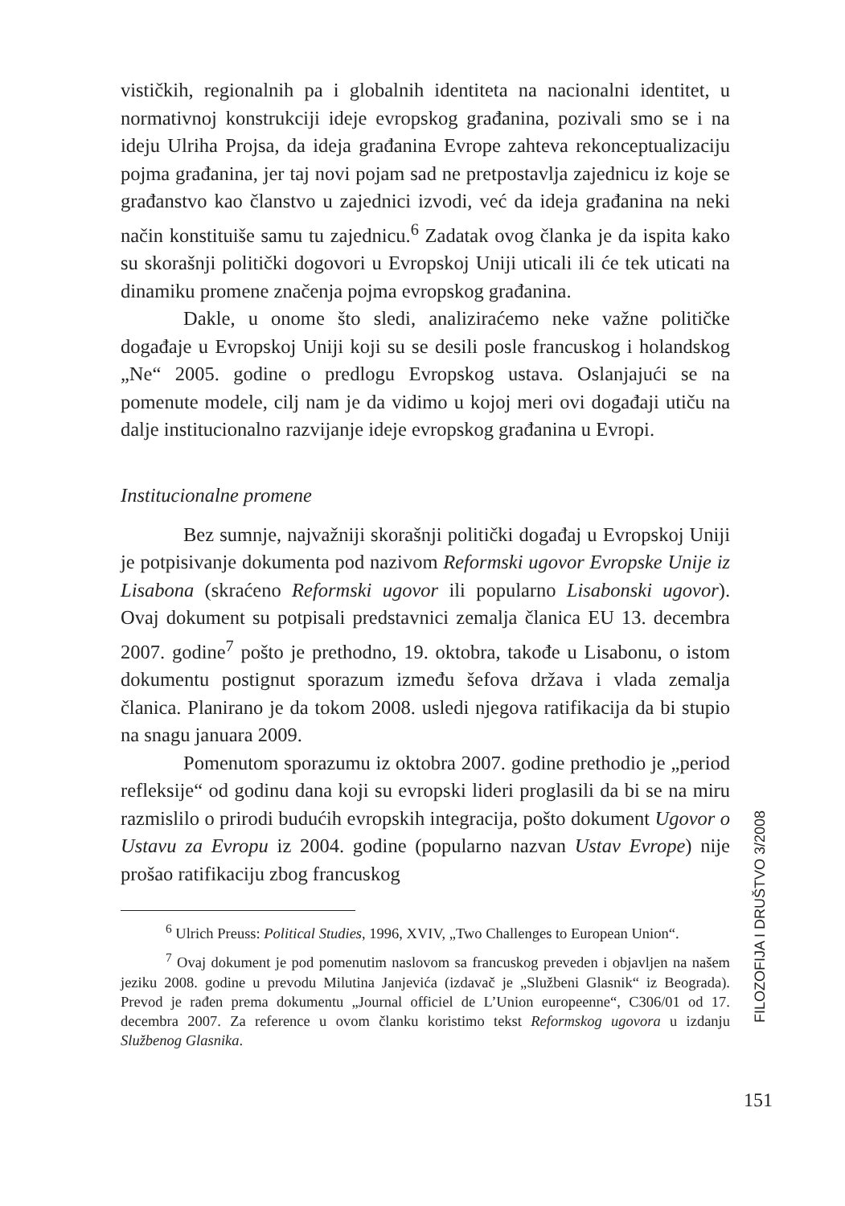vističkih, regionalnih pa i globalnih identiteta na nacionalni identitet, u normativnoj konstrukciji ideje evropskog građanina, pozivali smo se i na ideju Ulriha Projsa, da ideja građanina Evrope zahteva rekonceptualizaciju pojma građanina, jer taj novi pojam sad ne pretpostavlja zajednicu iz koje se građanstvo kao članstvo u zajednici izvodi, već da ideja građanina na neki način konstituiše samu tu zajednicu.<sup>6</sup> Zadatak ovog članka je da ispita kako su skorašnji politički dogovori u Evropskoj Uniji uticali ili će tek uticati na dinamiku promene značenja pojma evropskog građanina.
Dakle, u onome što sledi, analiziraćemo neke važne političke događaje u Evropskoj Uniji koji su se desili posle francuskog i holandskog „Ne“ 2005. godine o predlogu Evropskog ustava. Oslanjajući se na pomenute modele, cilj nam je da vidimo u kojoj meri ovi događaji utiču na dalje institucionalno razvijanje ideje evropskog građanina u Evropi.
Institucionalne promene
Bez sumnje, najvažniji skorašnji politički događaj u Evropskoj Uniji je potpisivanje dokumenta pod nazivom Reformski ugovor Evropske Unije iz Lisabona (skraćeno Reformski ugovor ili popularno Lisabonski ugovor). Ovaj dokument su potpisali predstavnici zemalja članica EU 13. decembra 2007. godine<sup>7</sup> pošto je prethodno, 19. oktobra, takođe u Lisabonu, o istom dokumentu postignut sporazum između šefova država i vlada zemalja članica. Planirano je da tokom 2008. usledi njegova ratifikacija da bi stupio na snagu januara 2009.
Pomenutom sporazumu iz oktobra 2007. godine prethodio je „period refleksije“ od godinu dana koji su evropski lideri proglasili da bi se na miru razmislilo o prirodi budućih evropskih integracija, pošto dokument Ugovor o Ustavu za Evropu iz 2004. godine (popularno nazvan Ustav Evrope) nije prošao ratifikaciju zbog francuskog
<sup>6</sup> Ulrich Preuss: Political Studies, 1996, XVIV, „Two Challenges to European Union“.
<sup>7</sup> Ovaj dokument je pod pomenutim naslovom sa francuskog preveden i objavljen na našem jeziku 2008. godine u prevodu Milutina Janjevića (izdavač je „Službeni Glasnik“ iz Beograda). Prevod je rađen prema dokumentu „Journal officiel de L’Union europeenne“, C306/01 od 17. decembra 2007. Za reference u ovom članku koristimo tekst Reformskog ugovora u izdanju Službenog Glasnika.
FILOZOFIJA I DRUŠTVO 3/2008
151